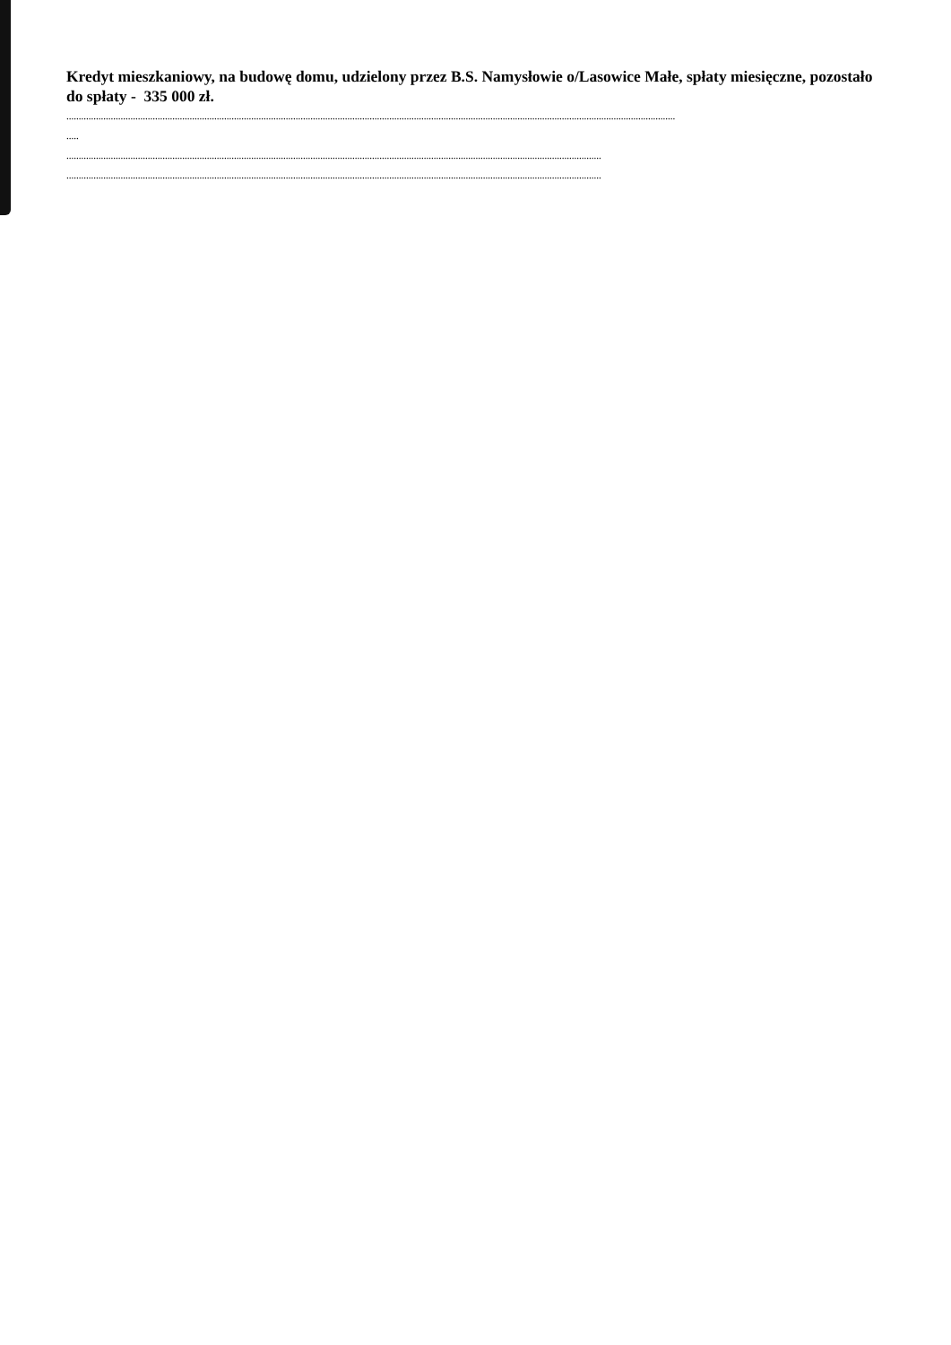Kredyt mieszkaniowy, na budowę domu, udzielony przez B.S. Namysłowie o/Lasowice Małe, spłaty miesięczne, pozostało do spłaty - 335 000 zł.
.......................................................................................................................................................................................................................................................
.....
.........................................................................................................................................................................................................................
.........................................................................................................................................................................................................................